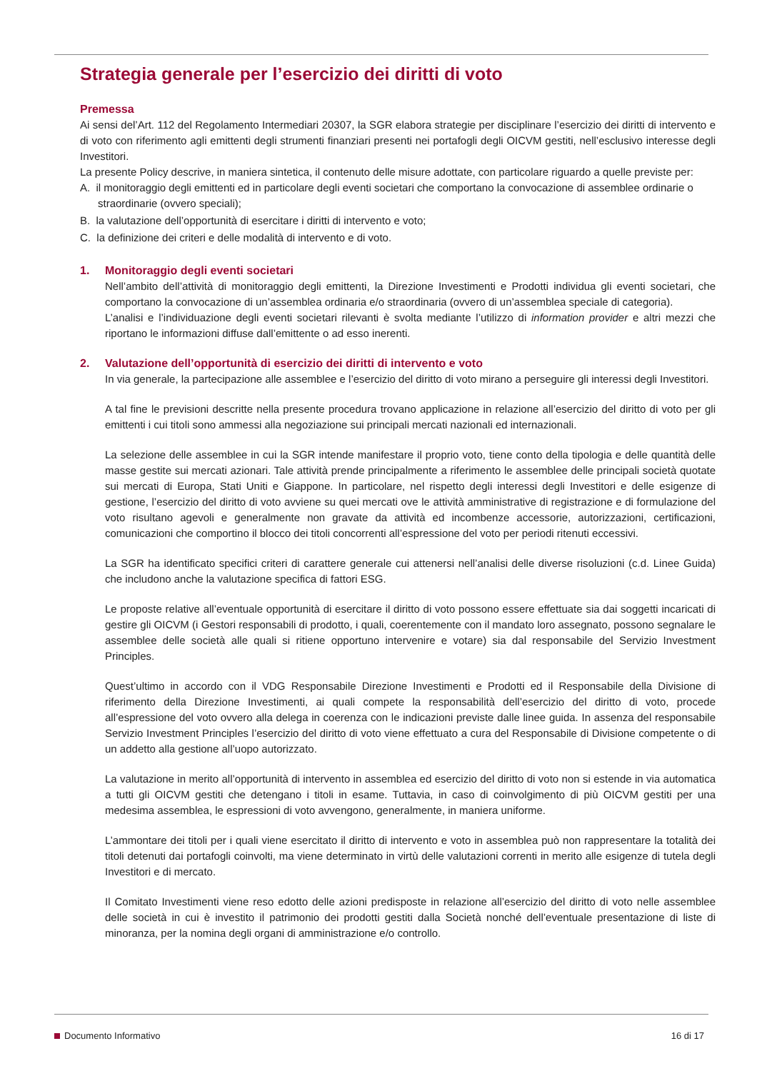Strategia generale per l’esercizio dei diritti di voto
Premessa
Ai sensi del’Art. 112 del Regolamento Intermediari 20307, la SGR elabora strategie per disciplinare l’esercizio dei diritti di intervento e di voto con riferimento agli emittenti degli strumenti finanziari presenti nei portafogli degli OICVM gestiti, nell’esclusivo interesse degli Investitori.
La presente Policy descrive, in maniera sintetica, il contenuto delle misure adottate, con particolare riguardo a quelle previste per:
A. il monitoraggio degli emittenti ed in particolare degli eventi societari che comportano la convocazione di assemblee ordinarie o straordinarie (ovvero speciali);
B. la valutazione dell’opportunità di esercitare i diritti di intervento e voto;
C. la definizione dei criteri e delle modalità di intervento e di voto.
1. Monitoraggio degli eventi societari
Nell’ambito dell’attività di monitoraggio degli emittenti, la Direzione Investimenti e Prodotti individua gli eventi societari, che comportano la convocazione di un’assemblea ordinaria e/o straordinaria (ovvero di un’assemblea speciale di categoria).
L’analisi e l’individuazione degli eventi societari rilevanti è svolta mediante l’utilizzo di information provider e altri mezzi che riportano le informazioni diffuse dall’emittente o ad esso inerenti.
2. Valutazione dell’opportunità di esercizio dei diritti di intervento e voto
In via generale, la partecipazione alle assemblee e l’esercizio del diritto di voto mirano a perseguire gli interessi degli Investitori.
A tal fine le previsioni descritte nella presente procedura trovano applicazione in relazione all’esercizio del diritto di voto per gli emittenti i cui titoli sono ammessi alla negoziazione sui principali mercati nazionali ed internazionali.
La selezione delle assemblee in cui la SGR intende manifestare il proprio voto, tiene conto della tipologia e delle quantità delle masse gestite sui mercati azionari. Tale attività prende principalmente a riferimento le assemblee delle principali società quotate sui mercati di Europa, Stati Uniti e Giappone. In particolare, nel rispetto degli interessi degli Investitori e delle esigenze di gestione, l’esercizio del diritto di voto avviene su quei mercati ove le attività amministrative di registrazione e di formulazione del voto risultano agevoli e generalmente non gravate da attività ed incombenze accessorie, autorizzazioni, certificazioni, comunicazioni che comportino il blocco dei titoli concorrenti all’espressione del voto per periodi ritenuti eccessivi.
La SGR ha identificato specifici criteri di carattere generale cui attenersi nell’analisi delle diverse risoluzioni (c.d. Linee Guida) che includono anche la valutazione specifica di fattori ESG.
Le proposte relative all’eventuale opportunità di esercitare il diritto di voto possono essere effettuate sia dai soggetti incaricati di gestire gli OICVM (i Gestori responsabili di prodotto, i quali, coerentemente con il mandato loro assegnato, possono segnalare le assemblee delle società alle quali si ritiene opportuno intervenire e votare) sia dal responsabile del Servizio Investment Principles.
Quest’ultimo in accordo con il VDG Responsabile Direzione Investimenti e Prodotti ed il Responsabile della Divisione di riferimento della Direzione Investimenti, ai quali compete la responsabilità dell’esercizio del diritto di voto, procede all’espressione del voto ovvero alla delega in coerenza con le indicazioni previste dalle linee guida. In assenza del responsabile Servizio Investment Principles l’esercizio del diritto di voto viene effettuato a cura del Responsabile di Divisione competente o di un addetto alla gestione all’uopo autorizzato.
La valutazione in merito all’opportunità di intervento in assemblea ed esercizio del diritto di voto non si estende in via automatica a tutti gli OICVM gestiti che detengano i titoli in esame. Tuttavia, in caso di coinvolgimento di più OICVM gestiti per una medesima assemblea, le espressioni di voto avvengono, generalmente, in maniera uniforme.
L’ammontare dei titoli per i quali viene esercitato il diritto di intervento e voto in assemblea può non rappresentare la totalità dei titoli detenuti dai portafogli coinvolti, ma viene determinato in virtù delle valutazioni correnti in merito alle esigenze di tutela degli Investitori e di mercato.
Il Comitato Investimenti viene reso edotto delle azioni predisposte in relazione all’esercizio del diritto di voto nelle assemblee delle società in cui è investito il patrimonio dei prodotti gestiti dalla Società nonché dell’eventuale presentazione di liste di minoranza, per la nomina degli organi di amministrazione e/o controllo.
Documento Informativo 16 di 17